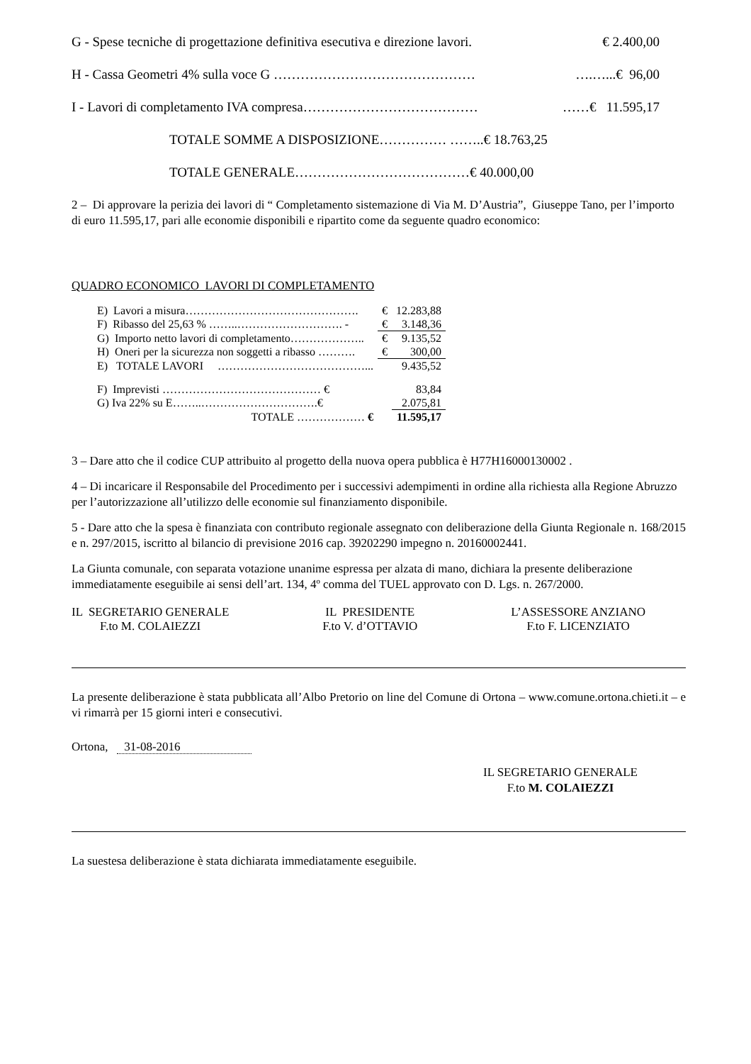G - Spese tecniche di progettazione definitiva esecutiva e direzione lavori. € 2.400,00
H - Cassa Geometri 4% sulla voce G ……………………………………… ….…...€ 96,00
I - Lavori di completamento IVA compresa………………………………… ……€ 11.595,17
TOTALE SOMME A DISPOSIZIONE…………… ……..€ 18.763,25
TOTALE GENERALE…………………………………€ 40.000,00
2 – Di approvare la perizia dei lavori di “ Completamento sistemazione di Via M. D’Austria”, Giuseppe Tano, per l’importo di euro 11.595,17, pari alle economie disponibili e ripartito come da seguente quadro economico:
QUADRO ECONOMICO LAVORI DI COMPLETAMENTO
| E) Lavori a misura………………………………………. | € | 12.283,88 |
| F) Ribasso del 25,63 % ……..………………………. - | € | 3.148,36 |
| G) Importo netto lavori di completamento……………….. | € | 9.135,52 |
| H) Oneri per la sicurezza non soggetti a ribasso ………. | € | 300,00 |
| E) TOTALE LAVORI …………………………………... | | 9.435,52 |
| F) Imprevisti …………………………………… € | | 83,84 |
| G) Iva 22% su E……..………………………….€ | | 2.075,81 |
| TOTALE ……………… € | | 11.595,17 |
3 – Dare atto che il codice CUP attribuito al progetto della nuova opera pubblica è H77H16000130002 .
4 – Di incaricare il Responsabile del Procedimento per i successivi adempimenti in ordine alla richiesta alla Regione Abruzzo per l’autorizzazione all’utilizzo delle economie sul finanziamento disponibile.
5 - Dare atto che la spesa è finanziata con contributo regionale assegnato con deliberazione della Giunta Regionale n. 168/2015 e n. 297/2015, iscritto al bilancio di previsione 2016 cap. 39202290 impegno n. 20160002441.
La Giunta comunale, con separata votazione unanime espressa per alzata di mano, dichiara la presente deliberazione immediatamente eseguibile ai sensi dell’art. 134, 4º comma del TUEL approvato con D. Lgs. n. 267/2000.
IL SEGRETARIO GENERALE
F.to M. COLAIEZZI
IL PRESIDENTE
F.to V. d’OTTAVIO
L’ASSESSORE ANZIANO
F.to F. LICENZIATO
La presente deliberazione è stata pubblicata all’Albo Pretorio on line del Comune di Ortona – www.comune.ortona.chieti.it – e vi rimarrà per 15 giorni interi e consecutivi.
Ortona, 31-08-2016
IL SEGRETARIO GENERALE
F.to M. COLAIEZZI
La suestesa deliberazione è stata dichiarata immediatamente eseguibile.